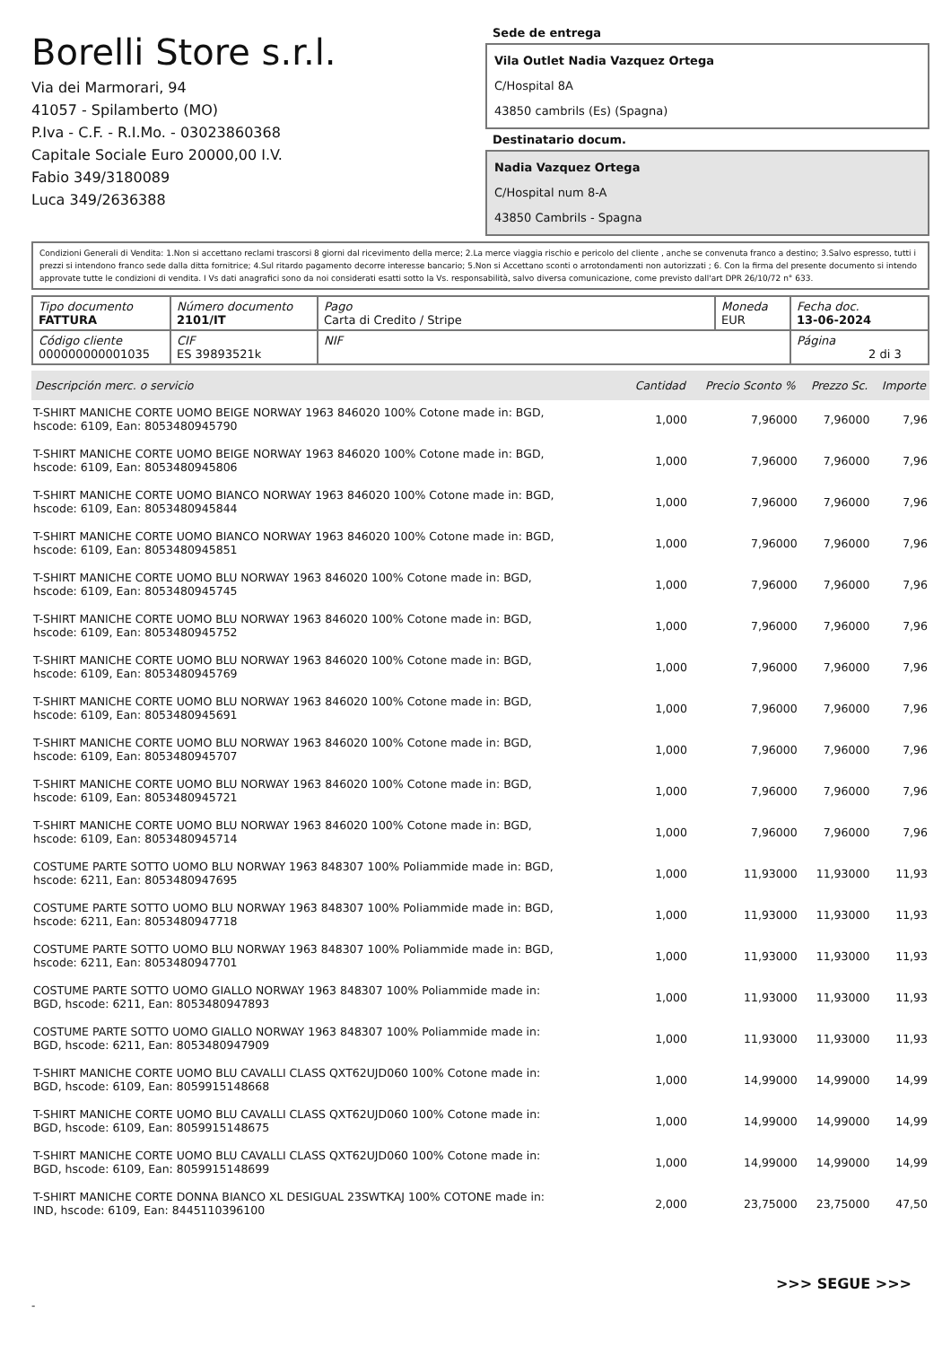Borelli Store s.r.l.
Via dei Marmorari, 94
41057 - Spilamberto (MO)
P.Iva - C.F. - R.I.Mo. - 03023860368
Capitale Sociale Euro 20000,00 I.V.
Fabio 349/3180089
Luca 349/2636388
Sede de entrega
Vila Outlet Nadia Vazquez Ortega
C/Hospital 8A
43850 cambrils (Es) (Spagna)
Destinatario docum.
Nadia Vazquez Ortega
C/Hospital num 8-A
43850 Cambrils - Spagna
Condizioni Generali di Vendita: 1.Non si accettano reclami trascorsi 8 giorni dal ricevimento della merce; 2.La merce viaggia rischio e pericolo del cliente , anche se convenuta franco a destino; 3.Salvo espresso, tutti i prezzi si intendono franco sede dalla ditta fornitrice; 4.Sul ritardo pagamento decorre interesse bancario; 5.Non si Accettano sconti o arrotondamenti non autorizzati ; 6. Con la firma del presente documento si intendo approvate tutte le condizioni di vendita. I Vs dati anagrafici sono da noi considerati esatti sotto la Vs. responsabilità, salvo diversa comunicazione, come previsto dall'art DPR 26/10/72 n° 633.
| Tipo documento FATTURA | Número documento 2101/IT | Pago Carta di Credito / Stripe | Moneda EUR | Fecha doc. 13-06-2024 |
| Código cliente 000000000001035 | CIF ES 39893521k | NIF | | Página 2 di 3 |
| Descripción merc. o servicio | Cantidad | Precio Sconto % | Prezzo Sc. | Importe |
| --- | --- | --- | --- | --- |
| T-SHIRT MANICHE CORTE UOMO BEIGE NORWAY 1963 846020 100% Cotone made in: BGD, hscode: 6109, Ean: 8053480945790 | 1,000 | 7,96000 | 7,96000 | 7,96 |
| T-SHIRT MANICHE CORTE UOMO BEIGE NORWAY 1963 846020 100% Cotone made in: BGD, hscode: 6109, Ean: 8053480945806 | 1,000 | 7,96000 | 7,96000 | 7,96 |
| T-SHIRT MANICHE CORTE UOMO BIANCO NORWAY 1963 846020 100% Cotone made in: BGD, hscode: 6109, Ean: 8053480945844 | 1,000 | 7,96000 | 7,96000 | 7,96 |
| T-SHIRT MANICHE CORTE UOMO BIANCO NORWAY 1963 846020 100% Cotone made in: BGD, hscode: 6109, Ean: 8053480945851 | 1,000 | 7,96000 | 7,96000 | 7,96 |
| T-SHIRT MANICHE CORTE UOMO BLU NORWAY 1963 846020 100% Cotone made in: BGD, hscode: 6109, Ean: 8053480945745 | 1,000 | 7,96000 | 7,96000 | 7,96 |
| T-SHIRT MANICHE CORTE UOMO BLU NORWAY 1963 846020 100% Cotone made in: BGD, hscode: 6109, Ean: 8053480945752 | 1,000 | 7,96000 | 7,96000 | 7,96 |
| T-SHIRT MANICHE CORTE UOMO BLU NORWAY 1963 846020 100% Cotone made in: BGD, hscode: 6109, Ean: 8053480945769 | 1,000 | 7,96000 | 7,96000 | 7,96 |
| T-SHIRT MANICHE CORTE UOMO BLU NORWAY 1963 846020 100% Cotone made in: BGD, hscode: 6109, Ean: 8053480945691 | 1,000 | 7,96000 | 7,96000 | 7,96 |
| T-SHIRT MANICHE CORTE UOMO BLU NORWAY 1963 846020 100% Cotone made in: BGD, hscode: 6109, Ean: 8053480945707 | 1,000 | 7,96000 | 7,96000 | 7,96 |
| T-SHIRT MANICHE CORTE UOMO BLU NORWAY 1963 846020 100% Cotone made in: BGD, hscode: 6109, Ean: 8053480945721 | 1,000 | 7,96000 | 7,96000 | 7,96 |
| T-SHIRT MANICHE CORTE UOMO BLU NORWAY 1963 846020 100% Cotone made in: BGD, hscode: 6109, Ean: 8053480945714 | 1,000 | 7,96000 | 7,96000 | 7,96 |
| COSTUME PARTE SOTTO UOMO BLU NORWAY 1963 848307 100% Poliammide made in: BGD, hscode: 6211, Ean: 8053480947695 | 1,000 | 11,93000 | 11,93000 | 11,93 |
| COSTUME PARTE SOTTO UOMO BLU NORWAY 1963 848307 100% Poliammide made in: BGD, hscode: 6211, Ean: 8053480947718 | 1,000 | 11,93000 | 11,93000 | 11,93 |
| COSTUME PARTE SOTTO UOMO BLU NORWAY 1963 848307 100% Poliammide made in: BGD, hscode: 6211, Ean: 8053480947701 | 1,000 | 11,93000 | 11,93000 | 11,93 |
| COSTUME PARTE SOTTO UOMO GIALLO NORWAY 1963 848307 100% Poliammide made in: BGD, hscode: 6211, Ean: 8053480947893 | 1,000 | 11,93000 | 11,93000 | 11,93 |
| COSTUME PARTE SOTTO UOMO GIALLO NORWAY 1963 848307 100% Poliammide made in: BGD, hscode: 6211, Ean: 8053480947909 | 1,000 | 11,93000 | 11,93000 | 11,93 |
| T-SHIRT MANICHE CORTE UOMO BLU CAVALLI CLASS QXT62UJD060 100% Cotone made in: BGD, hscode: 6109, Ean: 8059915148668 | 1,000 | 14,99000 | 14,99000 | 14,99 |
| T-SHIRT MANICHE CORTE UOMO BLU CAVALLI CLASS QXT62UJD060 100% Cotone made in: BGD, hscode: 6109, Ean: 8059915148675 | 1,000 | 14,99000 | 14,99000 | 14,99 |
| T-SHIRT MANICHE CORTE UOMO BLU CAVALLI CLASS QXT62UJD060 100% Cotone made in: BGD, hscode: 6109, Ean: 8059915148699 | 1,000 | 14,99000 | 14,99000 | 14,99 |
| T-SHIRT MANICHE CORTE DONNA BIANCO XL DESIGUAL 23SWTKAJ 100% COTONE made in: IND, hscode: 6109, Ean: 8445110396100 | 2,000 | 23,75000 | 23,75000 | 47,50 |
>>> SEGUE >>>
-